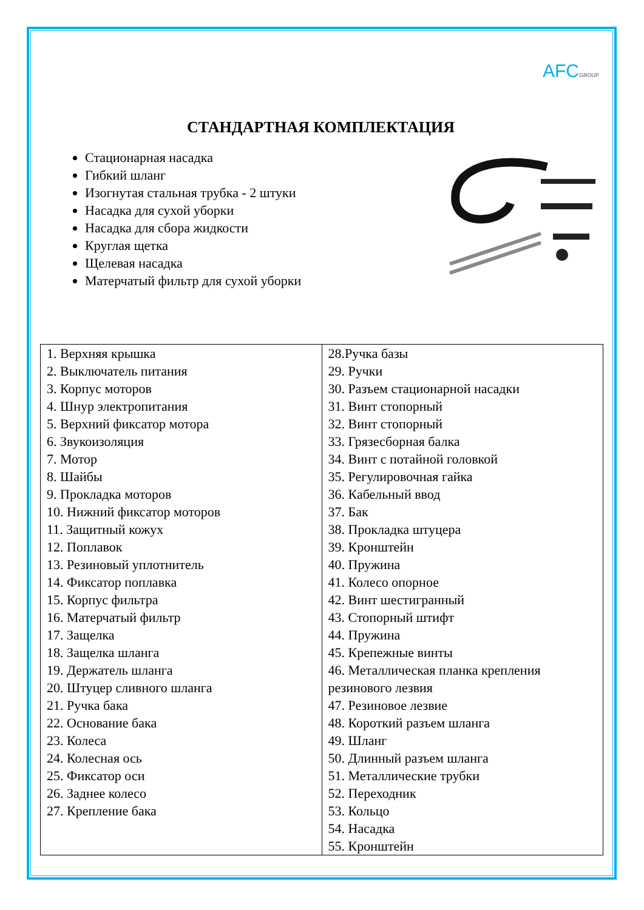AFCGROUP
СТАНДАРТНАЯ КОМПЛЕКТАЦИЯ
Стационарная насадка
Гибкий шланг
Изогнутая стальная трубка - 2 штуки
Насадка для сухой уборки
Насадка для сбора жидкости
Круглая щетка
Щелевая насадка
Матерчатый фильтр для сухой уборки
| 1. Верхняя крышка 2. Выключатель питания 3. Корпус моторов 4. Шнур электропитания 5. Верхний фиксатор мотора 6. Звукоизоляция 7. Мотор 8. Шайбы 9. Прокладка моторов 10. Нижний фиксатор моторов 11. Защитный кожух 12. Поплавок 13. Резиновый уплотнитель 14. Фиксатор поплавка 15. Корпус фильтра 16. Матерчатый фильтр 17. Защелка 18. Защелка шланга 19. Держатель шланга 20. Штуцер сливного шланга 21. Ручка бака 22. Основание бака 23. Колеса 24. Колесная ось 25. Фиксатор оси 26. Заднее колесо 27. Крепление бака | 28.Ручка базы 29. Ручки 30. Разъем стационарной насадки 31. Винт стопорный 32. Винт стопорный 33. Грязесборная балка 34. Винт с потайной головкой 35. Регулировочная гайка 36. Кабельный ввод 37. Бак 38. Прокладка штуцера 39. Кронштейн 40. Пружина 41. Колесо опорное 42. Винт шестигранный 43. Стопорный штифт 44. Пружина 45. Крепежные винты 46. Металлическая планка крепления резинового лезвия 47. Резиновое лезвие 48. Короткий разъем шланга 49. Шланг 50. Длинный разъем шланга 51. Металлические трубки 52. Переходник 53. Кольцо 54. Насадка 55. Кронштейн |